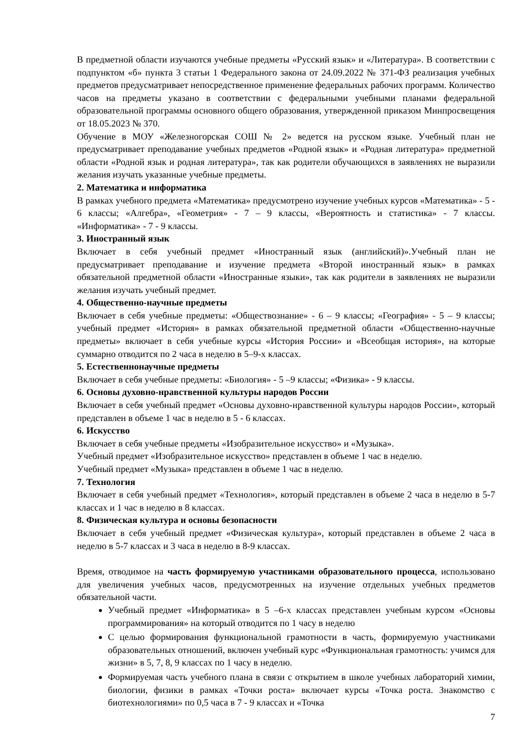В предметной области изучаются учебные предметы «Русский язык» и «Литература». В соответствии с подпунктом «б» пункта 3 статьи 1 Федерального закона от 24.09.2022 № 371-ФЗ реализация учебных предметов предусматривает непосредственное применение федеральных рабочих программ. Количество часов на предметы указано в соответствии с федеральными учебными планами федеральной образовательной программы основного общего образования, утвержденной приказом Минпросвещения от 18.05.2023 № 370.
Обучение в МОУ «Железногорская СОШ № 2» ведется на русском языке. Учебный план не предусматривает преподавание учебных предметов «Родной язык» и «Родная литература» предметной области «Родной язык и родная литература», так как родители обучающихся в заявлениях не выразили желания изучать указанные учебные предметы.
2. Математика и информатика
В рамках учебного предмета «Математика» предусмотрено изучение учебных курсов «Математика» - 5 - 6 классы; «Алгебра», «Геометрия» - 7 – 9 классы, «Вероятность и статистика» - 7 классы. «Информатика» - 7 - 9 классы.
3. Иностранный язык
Включает в себя учебный предмет «Иностранный язык (английский)».Учебный план не предусматривает преподавание и изучение предмета «Второй иностранный язык» в рамках обязательной предметной области «Иностранные языки», так как родители в заявлениях не выразили желания изучать учебный предмет.
4. Общественно-научные предметы
Включает в себя учебные предметы: «Обществознание» - 6 – 9 классы; «География» - 5 – 9 классы; учебный предмет «История» в рамках обязательной предметной области «Общественно-научные предметы» включает в себя учебные курсы «История России» и «Всеобщая история», на которые суммарно отводится по 2 часа в неделю в 5–9-х классах.
5. Естественнонаучные предметы
Включает в себя учебные предметы: «Биология» - 5 –9 классы; «Физика» - 9 классы.
6. Основы духовно-нравственной культуры народов России
Включает в себя учебный предмет «Основы духовно-нравственной культуры народов России», который представлен в объеме 1 час в неделю в 5 - 6 классах.
6. Искусство
Включает в себя учебные предметы «Изобразительное искусство» и «Музыка».
Учебный предмет «Изобразительное искусство» представлен в объеме 1 час в неделю.
Учебный предмет «Музыка» представлен в объеме 1 час в неделю.
7. Технология
Включает в себя учебный предмет «Технология», который представлен в объеме 2 часа в неделю в 5-7 классах и 1 час в неделю в 8 классах.
8. Физическая культура и основы безопасности
Включает в себя учебный предмет «Физическая культура», который представлен в объеме 2 часа в неделю в 5-7 классах и 3 часа в неделю в 8-9 классах.
Время, отводимое на часть формируемую участниками образовательного процесса, использовано для увеличения учебных часов, предусмотренных на изучение отдельных учебных предметов обязательной части.
Учебный предмет «Информатика» в 5 –6-х классах представлен учебным курсом «Основы программирования» на который отводится по 1 часу в неделю
С целью формирования функциональной грамотности в часть, формируемую участниками образовательных отношений, включен учебный курс «Функциональная грамотность: учимся для жизни» в 5, 7, 8, 9 классах по 1 часу в неделю.
Формируемая часть учебного плана в связи с открытием в школе учебных лабораторий химии, биологии, физики в рамках «Точки роста» включает курсы «Точка роста. Знакомство с биотехнологиями» по 0,5 часа в 7 - 9 классах и «Точка
7